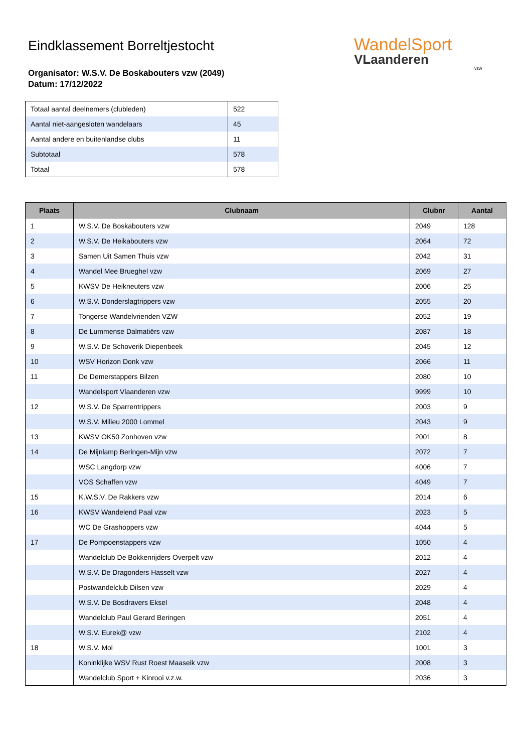WandelSport
VLaanderen
vzw
Eindklassement Borreltjestocht
Organisator: W.S.V. De Boskabouters vzw (2049)
Datum: 17/12/2022
| Totaal aantal deelnemers (clubleden) | 522 |
| Aantal niet-aangesloten wandelaars | 45 |
| Aantal andere en buitenlandse clubs | 11 |
| Subtotaal | 578 |
| Totaal | 578 |
| Plaats | Clubnaam | Clubnr | Aantal |
| --- | --- | --- | --- |
| 1 | W.S.V. De Boskabouters vzw | 2049 | 128 |
| 2 | W.S.V. De Heikabouters vzw | 2064 | 72 |
| 3 | Samen Uit Samen Thuis vzw | 2042 | 31 |
| 4 | Wandel Mee Brueghel vzw | 2069 | 27 |
| 5 | KWSV De Heikneuters vzw | 2006 | 25 |
| 6 | W.S.V. Donderslagtrippers vzw | 2055 | 20 |
| 7 | Tongerse Wandelvrienden VZW | 2052 | 19 |
| 8 | De Lummense Dalmatiërs vzw | 2087 | 18 |
| 9 | W.S.V. De Schoverik Diepenbeek | 2045 | 12 |
| 10 | WSV Horizon Donk vzw | 2066 | 11 |
| 11 | De Demerstappers Bilzen | 2080 | 10 |
| | Wandelsport Vlaanderen vzw | 9999 | 10 |
| 12 | W.S.V. De Sparrentrippers | 2003 | 9 |
| | W.S.V. Milieu 2000 Lommel | 2043 | 9 |
| 13 | KWSV OK50 Zonhoven vzw | 2001 | 8 |
| 14 | De Mijnlamp Beringen-Mijn vzw | 2072 | 7 |
| | WSC Langdorp vzw | 4006 | 7 |
| | VOS Schaffen vzw | 4049 | 7 |
| 15 | K.W.S.V. De Rakkers vzw | 2014 | 6 |
| 16 | KWSV Wandelend Paal vzw | 2023 | 5 |
| | WC De Grashoppers vzw | 4044 | 5 |
| 17 | De Pompoenstappers vzw | 1050 | 4 |
| | Wandelclub De Bokkenrijders Overpelt vzw | 2012 | 4 |
| | W.S.V. De Dragonders Hasselt vzw | 2027 | 4 |
| | Postwandelclub Dilsen vzw | 2029 | 4 |
| | W.S.V. De Bosdravers Eksel | 2048 | 4 |
| | Wandelclub Paul Gerard Beringen | 2051 | 4 |
| | W.S.V. Eurek@ vzw | 2102 | 4 |
| 18 | W.S.V. Mol | 1001 | 3 |
| | Koninklijke WSV Rust Roest Maaseik vzw | 2008 | 3 |
| | Wandelclub Sport + Kinrooi v.z.w. | 2036 | 3 |